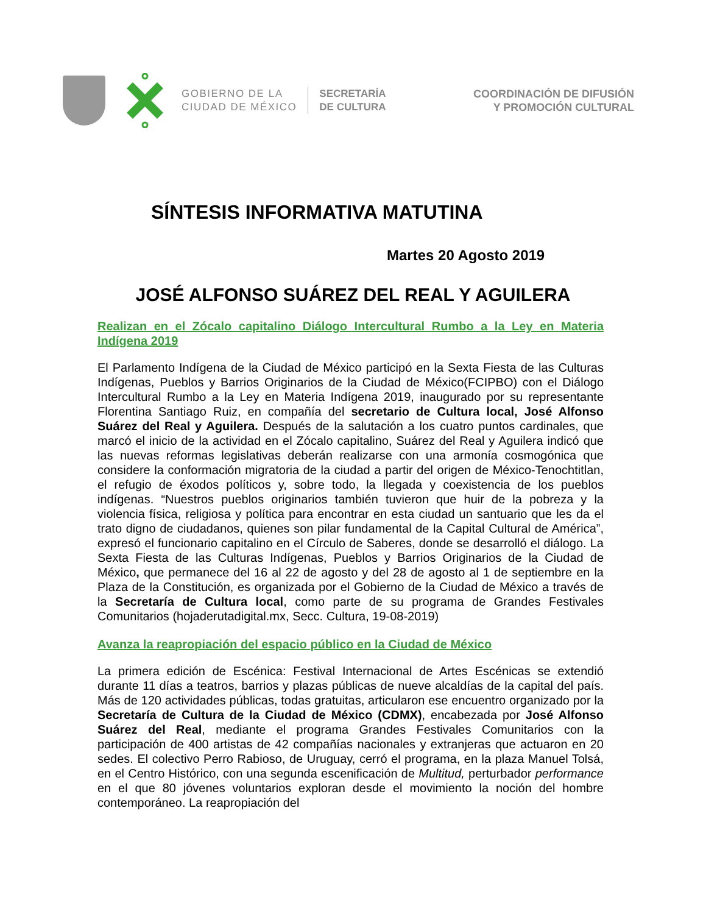GOBIERNO DE LA
CIUDAD DE MÉXICO
SECRETARÍA
DE CULTURA
COORDINACIÓN DE DIFUSIÓN
Y PROMOCIÓN CULTURAL
SÍNTESIS INFORMATIVA MATUTINA
Martes 20 Agosto 2019
JOSÉ ALFONSO SUÁREZ DEL REAL Y AGUILERA
Realizan en el Zócalo capitalino Diálogo Intercultural Rumbo a la Ley en Materia Indígena 2019
El Parlamento Indígena de la Ciudad de México participó en la Sexta Fiesta de las Culturas Indígenas, Pueblos y Barrios Originarios de la Ciudad de México(FCIPBO) con el Diálogo Intercultural Rumbo a la Ley en Materia Indígena 2019, inaugurado por su representante Florentina Santiago Ruiz, en compañía del secretario de Cultura local, José Alfonso Suárez del Real y Aguilera. Después de la salutación a los cuatro puntos cardinales, que marcó el inicio de la actividad en el Zócalo capitalino, Suárez del Real y Aguilera indicó que las nuevas reformas legislativas deberán realizarse con una armonía cosmogónica que considere la conformación migratoria de la ciudad a partir del origen de México-Tenochtitlan, el refugio de éxodos políticos y, sobre todo, la llegada y coexistencia de los pueblos indígenas. “Nuestros pueblos originarios también tuvieron que huir de la pobreza y la violencia física, religiosa y política para encontrar en esta ciudad un santuario que les da el trato digno de ciudadanos, quienes son pilar fundamental de la Capital Cultural de América”, expresó el funcionario capitalino en el Círculo de Saberes, donde se desarrolló el diálogo. La Sexta Fiesta de las Culturas Indígenas, Pueblos y Barrios Originarios de la Ciudad de México, que permanece del 16 al 22 de agosto y del 28 de agosto al 1 de septiembre en la Plaza de la Constitución, es organizada por el Gobierno de la Ciudad de México a través de la Secretaría de Cultura local, como parte de su programa de Grandes Festivales Comunitarios (hojaderutadigital.mx, Secc. Cultura, 19-08-2019)
Avanza la reapropiación del espacio público en la Ciudad de México
La primera edición de Escénica: Festival Internacional de Artes Escénicas se extendió durante 11 días a teatros, barrios y plazas públicas de nueve alcaldías de la capital del país. Más de 120 actividades públicas, todas gratuitas, articularon ese encuentro organizado por la Secretaría de Cultura de la Ciudad de México (CDMX), encabezada por José Alfonso Suárez del Real, mediante el programa Grandes Festivales Comunitarios con la participación de 400 artistas de 42 compañías nacionales y extranjeras que actuaron en 20 sedes. El colectivo Perro Rabioso, de Uruguay, cerró el programa, en la plaza Manuel Tolsá, en el Centro Histórico, con una segunda escenificación de Multitud, perturbador performance en el que 80 jóvenes voluntarios exploran desde el movimiento la noción del hombre contemporáneo. La reapropiación del